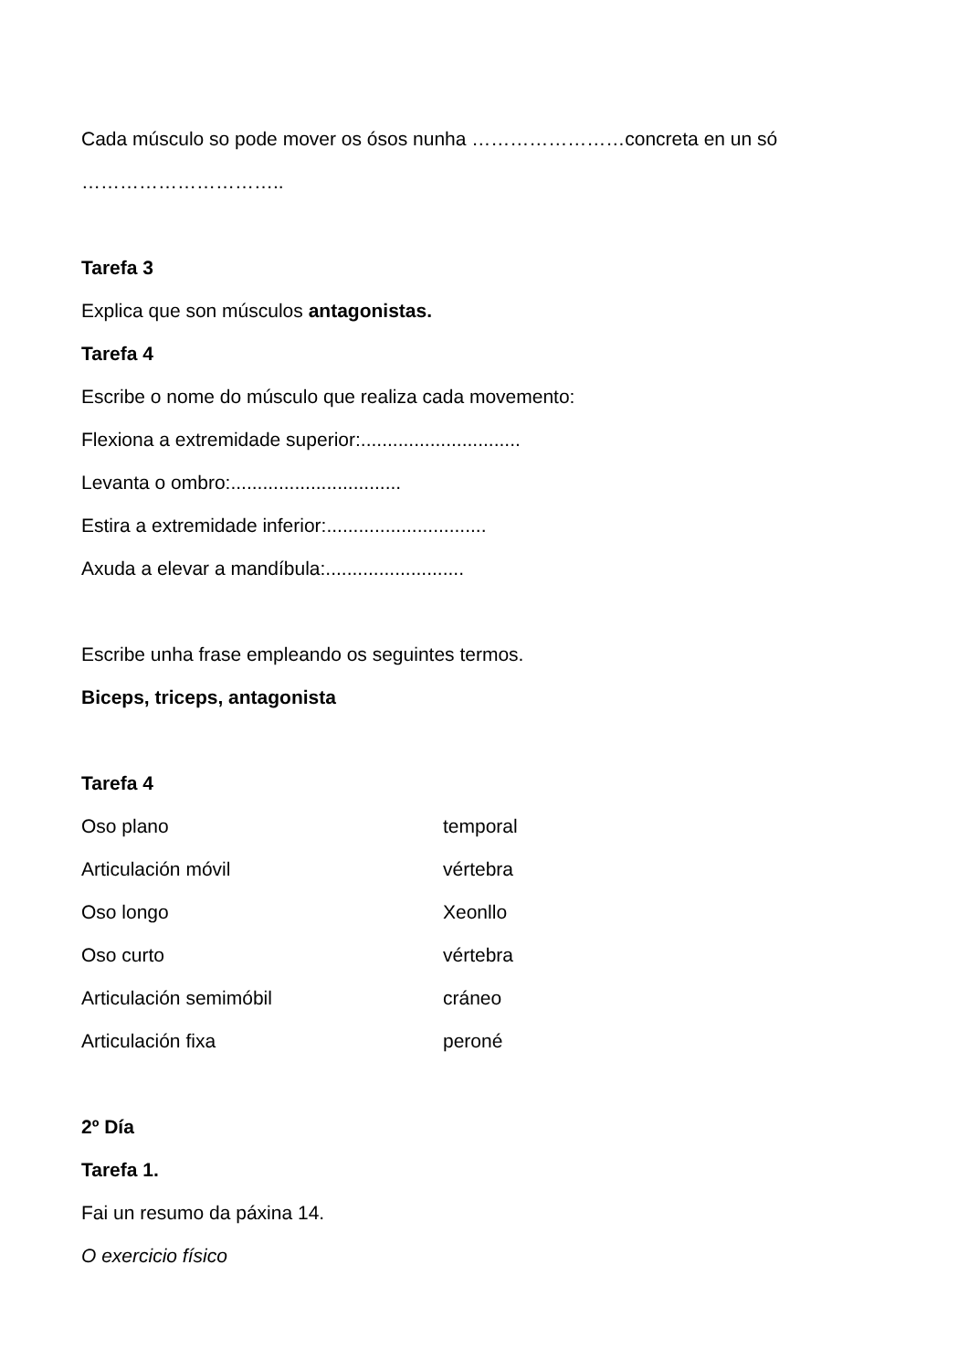Cada músculo so pode mover os ósos nunha ……………………concreta en un só
…………………………..
Tarefa 3
Explica que son músculos antagonistas.
Tarefa 4
Escribe o nome do músculo que realiza cada movemento:
Flexiona a extremidade superior:..............................
Levanta o ombro:................................
Estira a extremidade inferior:..............................
Axuda a elevar a mandíbula:..........................
Escribe unha frase empleando os seguintes termos.
Biceps, triceps, antagonista
Tarefa 4
Oso plano temporal
Articulación móvil vértebra
Oso longo Xeonllo
Oso curto vértebra
Articulación semimóbil cráneo
Articulación fixa peroné
2º Día
Tarefa 1.
Fai un resumo da páxina 14.
O exercicio físico